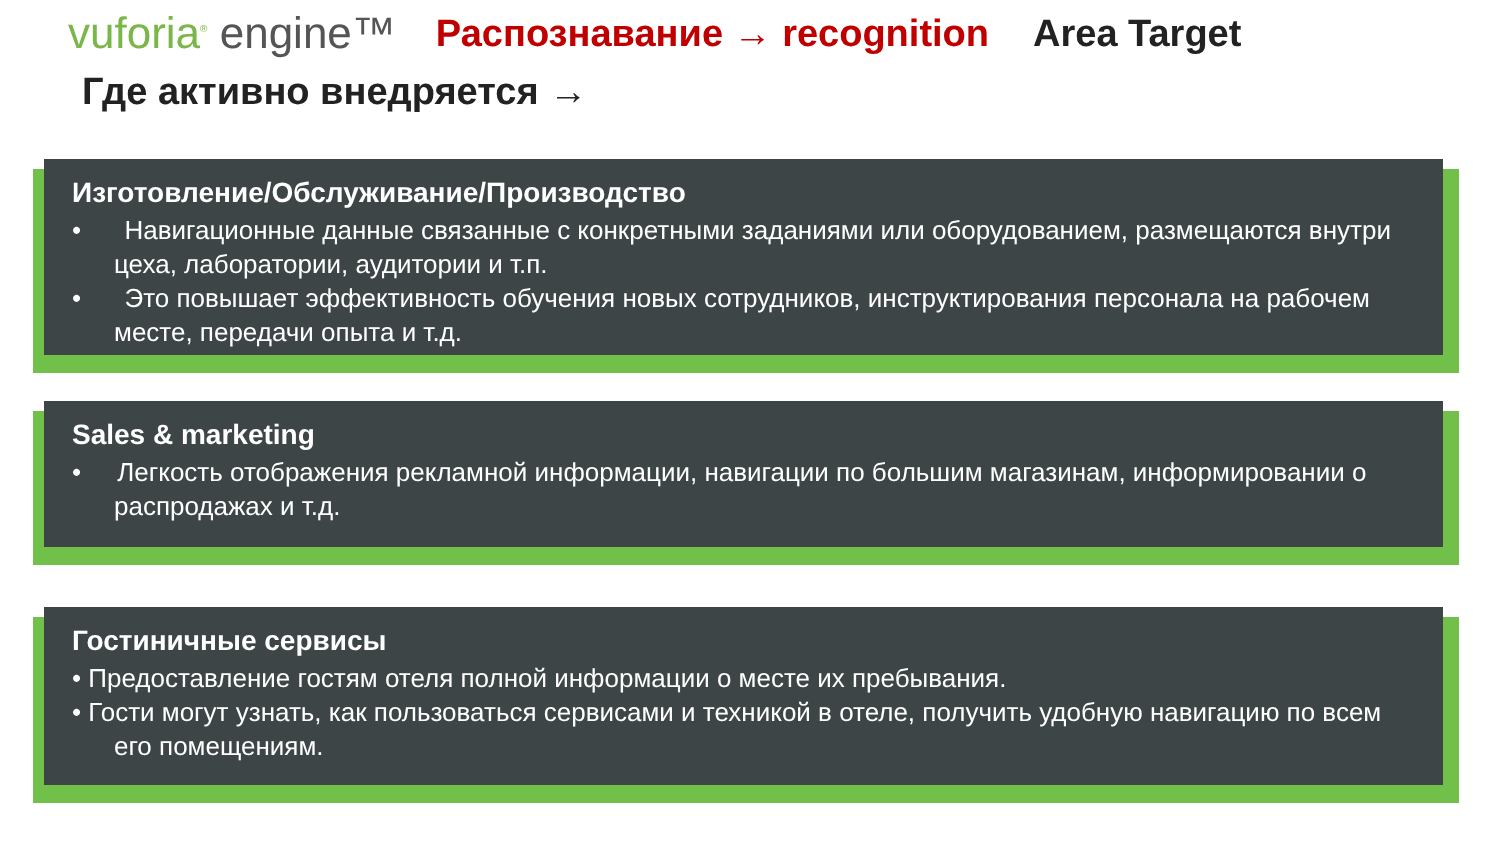vuforia<sup>®</sup> engine™
Распознавание → recognition Area Target
Где активно внедряется →
Изготовление/Обслуживание/Производство
• Навигационные данные связанные с конкретными заданиями или оборудованием, размещаются внутри цеха, лаборатории, аудитории и т.п.
• Это повышает эффективность обучения новых сотрудников, инструктирования персонала на рабочем месте, передачи опыта и т.д.
Sales & marketing
• Легкость отображения рекламной информации, навигации по большим магазинам, информировании о распродажах и т.д.
Гостиничные сервисы
• Предоставление гостям отеля полной информации о месте их пребывания.
• Гости могут узнать, как пользоваться сервисами и техникой в отеле, получить удобную навигацию по всем его помещениям.